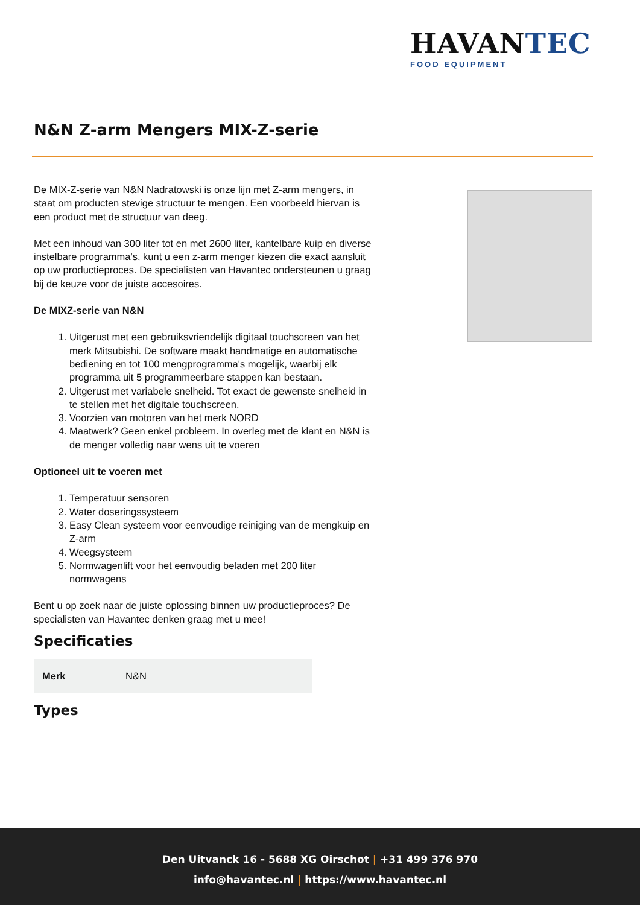HAVANTEC
FOOD EQUIPMENT
N&N Z-arm Mengers MIX-Z-serie
De MIX-Z-serie van N&N Nadratowski is onze lijn met Z-arm mengers, in staat om producten stevige structuur te mengen. Een voorbeeld hiervan is een product met de structuur van deeg.
Met een inhoud van 300 liter tot en met 2600 liter, kantelbare kuip en diverse instelbare programma's, kunt u een z-arm menger kiezen die exact aansluit op uw productieproces. De specialisten van Havantec ondersteunen u graag bij de keuze voor de juiste accesoires.
De MIXZ-serie van N&N
1. Uitgerust met een gebruiksvriendelijk digitaal touchscreen van het merk Mitsubishi. De software maakt handmatige en automatische bediening en tot 100 mengprogramma's mogelijk, waarbij elk programma uit 5 programmeerbare stappen kan bestaan.
2. Uitgerust met variabele snelheid. Tot exact de gewenste snelheid in te stellen met het digitale touchscreen.
3. Voorzien van motoren van het merk NORD
4. Maatwerk? Geen enkel probleem. In overleg met de klant en N&N is de menger volledig naar wens uit te voeren
Optioneel uit te voeren met
1. Temperatuur sensoren
2. Water doseringssysteem
3. Easy Clean systeem voor eenvoudige reiniging van de mengkuip en Z-arm
4. Weegsysteem
5. Normwagenlift voor het eenvoudig beladen met 200 liter normwagens
Bent u op zoek naar de juiste oplossing binnen uw productieproces? De specialisten van Havantec denken graag met u mee!
Specificaties
| Merk | N&N |
Types
Den Uitvanck 16 - 5688 XG Oirschot | +31 499 376 970
info@havantec.nl | https://www.havantec.nl